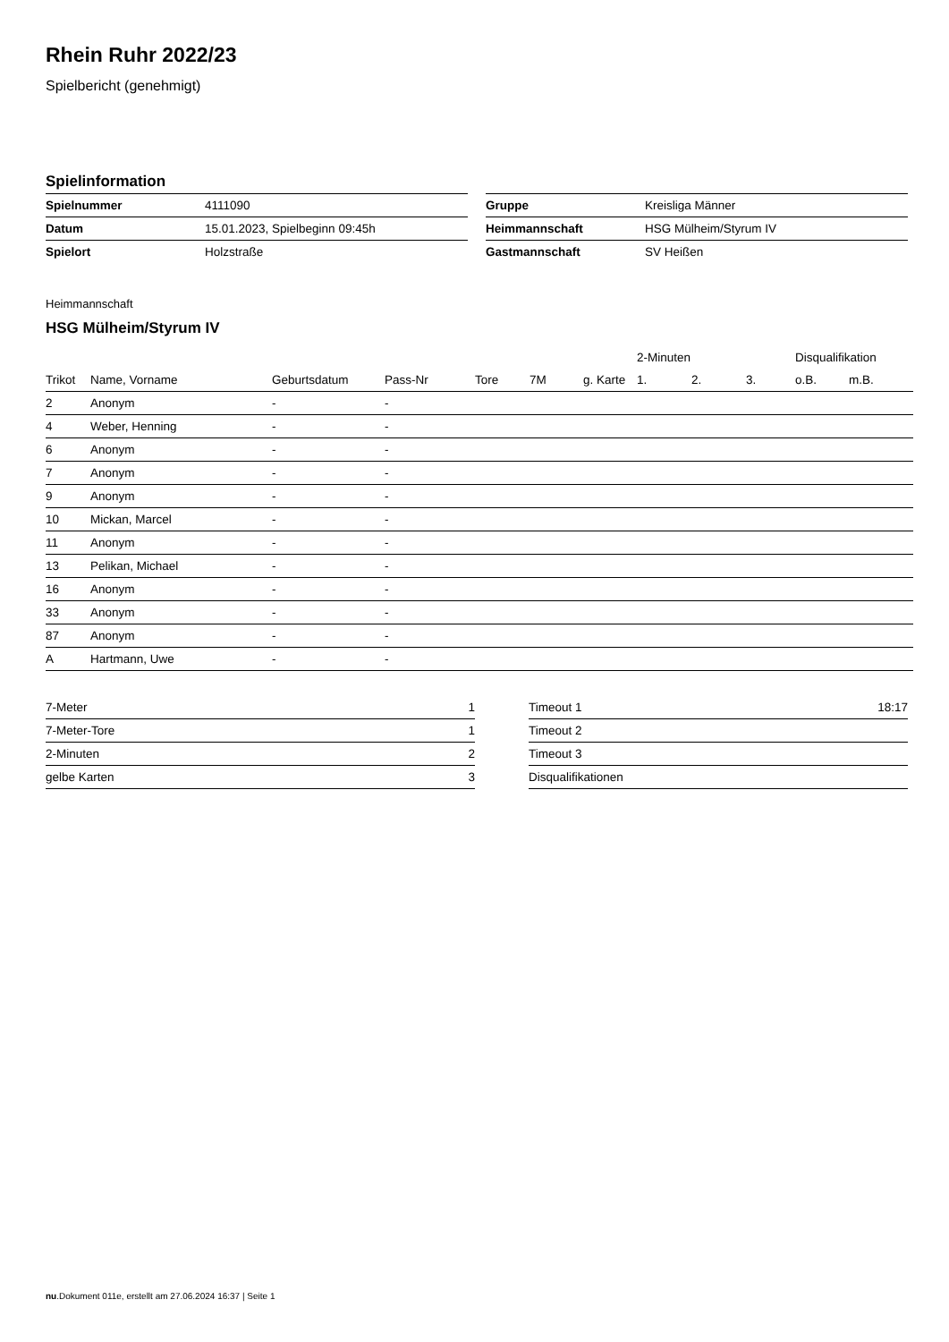Rhein Ruhr 2022/23
Spielbericht (genehmigt)
Spielinformation
| Spielnummer | 4111090 |
| Datum | 15.01.2023, Spielbeginn 09:45h |
| Spielort | Holzstraße |
| Gruppe | Kreisliga Männer |
| Heimmannschaft | HSG Mülheim/Styrum IV |
| Gastmannschaft | SV Heißen |
Heimmannschaft
HSG Mülheim/Styrum IV
| | | | | | | | 2-Minuten | | | Disqualifikation | |
| --- | --- | --- | --- | --- | --- | --- | --- | --- | --- | --- | --- |
| Trikot | Name, Vorname | Geburtsdatum | Pass-Nr | Tore | 7M | g. Karte | 1. | 2. | 3. | o.B. | m.B. |
| 2 | Anonym | - | - | | | | | | | | |
| 4 | Weber, Henning | - | - | | | | | | | | |
| 6 | Anonym | - | - | | | | | | | | |
| 7 | Anonym | - | - | | | | | | | | |
| 9 | Anonym | - | - | | | | | | | | |
| 10 | Mickan, Marcel | - | - | | | | | | | | |
| 11 | Anonym | - | - | | | | | | | | |
| 13 | Pelikan, Michael | - | - | | | | | | | | |
| 16 | Anonym | - | - | | | | | | | | |
| 33 | Anonym | - | - | | | | | | | | |
| 87 | Anonym | - | - | | | | | | | | |
| A | Hartmann, Uwe | - | - | | | | | | | | |
| 7-Meter | 1 |
| 7-Meter-Tore | 1 |
| 2-Minuten | 2 |
| gelbe Karten | 3 |
| Timeout 1 | 18:17 |
| Timeout 2 | |
| Timeout 3 | |
| Disqualifikationen | |
nu.Dokument 011e, erstellt am 27.06.2024 16:37 | Seite 1